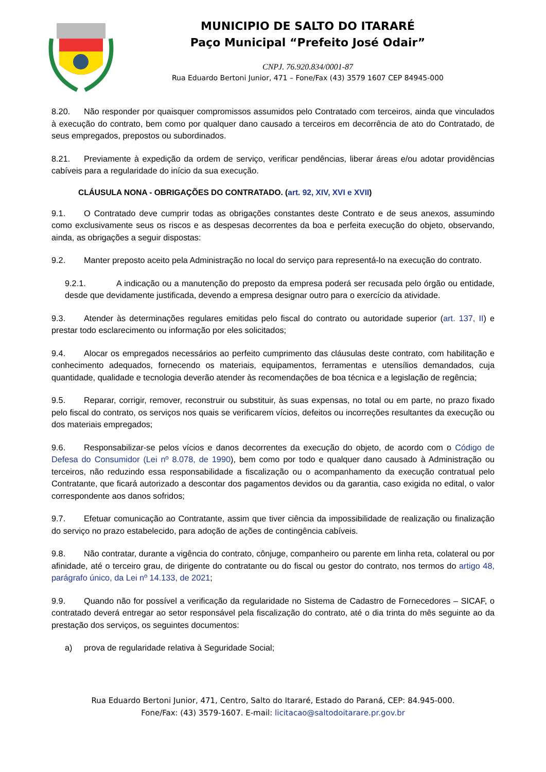MUNICIPIO DE SALTO DO ITARARÉ
Paço Municipal “Prefeito José Odair”
CNPJ. 76.920.834/0001-87
Rua Eduardo Bertoni Junior, 471 – Fone/Fax (43) 3579 1607 CEP 84945-000
8.20. Não responder por quaisquer compromissos assumidos pelo Contratado com terceiros, ainda que vinculados à execução do contrato, bem como por qualquer dano causado a terceiros em decorrência de ato do Contratado, de seus empregados, prepostos ou subordinados.
8.21. Previamente à expedição da ordem de serviço, verificar pendências, liberar áreas e/ou adotar providências cabíveis para a regularidade do início da sua execução.
CLÁUSULA NONA - OBRIGAÇÕES DO CONTRATADO. (art. 92, XIV, XVI e XVII)
9.1. O Contratado deve cumprir todas as obrigações constantes deste Contrato e de seus anexos, assumindo como exclusivamente seus os riscos e as despesas decorrentes da boa e perfeita execução do objeto, observando, ainda, as obrigações a seguir dispostas:
9.2. Manter preposto aceito pela Administração no local do serviço para representá-lo na execução do contrato.
9.2.1. A indicação ou a manutenção do preposto da empresa poderá ser recusada pelo órgão ou entidade, desde que devidamente justificada, devendo a empresa designar outro para o exercício da atividade.
9.3. Atender às determinações regulares emitidas pelo fiscal do contrato ou autoridade superior (art. 137, II) e prestar todo esclarecimento ou informação por eles solicitados;
9.4. Alocar os empregados necessários ao perfeito cumprimento das cláusulas deste contrato, com habilitação e conhecimento adequados, fornecendo os materiais, equipamentos, ferramentas e utensílios demandados, cuja quantidade, qualidade e tecnologia deverão atender às recomendações de boa técnica e a legislação de regência;
9.5. Reparar, corrigir, remover, reconstruir ou substituir, às suas expensas, no total ou em parte, no prazo fixado pelo fiscal do contrato, os serviços nos quais se verificarem vícios, defeitos ou incorreções resultantes da execução ou dos materiais empregados;
9.6. Responsabilizar-se pelos vícios e danos decorrentes da execução do objeto, de acordo com o Código de Defesa do Consumidor (Lei nº 8.078, de 1990), bem como por todo e qualquer dano causado à Administração ou terceiros, não reduzindo essa responsabilidade a fiscalização ou o acompanhamento da execução contratual pelo Contratante, que ficará autorizado a descontar dos pagamentos devidos ou da garantia, caso exigida no edital, o valor correspondente aos danos sofridos;
9.7. Efetuar comunicação ao Contratante, assim que tiver ciência da impossibilidade de realização ou finalização do serviço no prazo estabelecido, para adoção de ações de contingência cabíveis.
9.8. Não contratar, durante a vigência do contrato, cônjuge, companheiro ou parente em linha reta, colateral ou por afinidade, até o terceiro grau, de dirigente do contratante ou do fiscal ou gestor do contrato, nos termos do artigo 48, parágrafo único, da Lei nº 14.133, de 2021;
9.9. Quando não for possível a verificação da regularidade no Sistema de Cadastro de Fornecedores – SICAF, o contratado deverá entregar ao setor responsável pela fiscalização do contrato, até o dia trinta do mês seguinte ao da prestação dos serviços, os seguintes documentos:
a) prova de regularidade relativa à Seguridade Social;
Rua Eduardo Bertoni Junior, 471, Centro, Salto do Itararé, Estado do Paraná, CEP: 84.945-000.
Fone/Fax: (43) 3579-1607. E-mail: licitacao@saltodoitarare.pr.gov.br